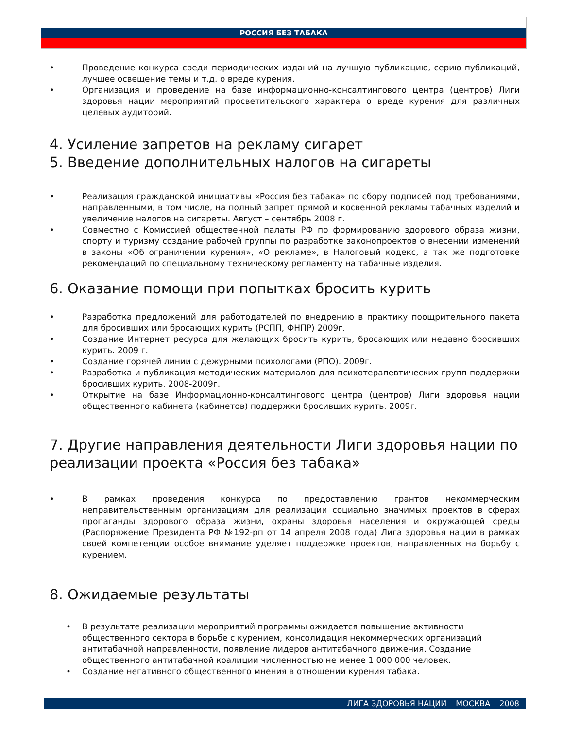РОССИЯ БЕЗ ТАБАКА
• Проведение конкурса среди периодических изданий на лучшую публикацию, серию публикаций, лучшее освещение темы и т.д. о вреде курения.
• Организация и проведение на базе информационно-консалтингового центра (центров) Лиги здоровья нации мероприятий просветительского характера о вреде курения для различных целевых аудиторий.
4. Усиление запретов на рекламу сигарет
5. Введение дополнительных налогов на сигареты
• Реализация гражданской инициативы «Россия без табака» по сбору подписей под требованиями, направленными, в том числе, на полный запрет прямой и косвенной рекламы табачных изделий и увеличение налогов на сигареты. Август – сентябрь 2008 г.
• Совместно с Комиссией общественной палаты РФ по формированию здорового образа жизни, спорту и туризму создание рабочей группы по разработке законопроектов о внесении изменений в законы «Об ограничении курения», «О рекламе», в Налоговый кодекс, а так же подготовке рекомендаций по специальному техническому регламенту на табачные изделия.
6. Оказание помощи при попытках бросить курить
• Разработка предложений для работодателей по внедрению в практику поощрительного пакета для бросивших или бросающих курить (РСПП, ФНПР) 2009г.
• Создание Интернет ресурса для желающих бросить курить, бросающих или недавно бросивших курить. 2009 г.
• Создание горячей линии с дежурными психологами (РПО). 2009г.
• Разработка и публикация методических материалов для психотерапевтических групп поддержки бросивших курить. 2008-2009г.
• Открытие на базе Информационно-консалтингового центра (центров) Лиги здоровья нации общественного кабинета (кабинетов) поддержки бросивших курить. 2009г.
7. Другие направления деятельности Лиги здоровья нации по реализации проекта «Россия без табака»
• В рамках проведения конкурса по предоставлению грантов некоммерческим неправительственным организациям для реализации социально значимых проектов в сферах пропаганды здорового образа жизни, охраны здоровья населения и окружающей среды (Распоряжение Президента РФ №192-рп от 14 апреля 2008 года) Лига здоровья нации в рамках своей компетенции особое внимание уделяет поддержке проектов, направленных на борьбу с курением.
8. Ожидаемые результаты
• В результате реализации мероприятий программы ожидается повышение активности общественного сектора в борьбе с курением, консолидация некоммерческих организаций антитабачной направленности, появление лидеров антитабачного движения. Создание общественного антитабачной коалиции численностью не менее 1 000 000 человек.
• Создание негативного общественного мнения в отношении курения табака.
ЛИГА ЗДОРОВЬЯ НАЦИИ МОСКВА 2008